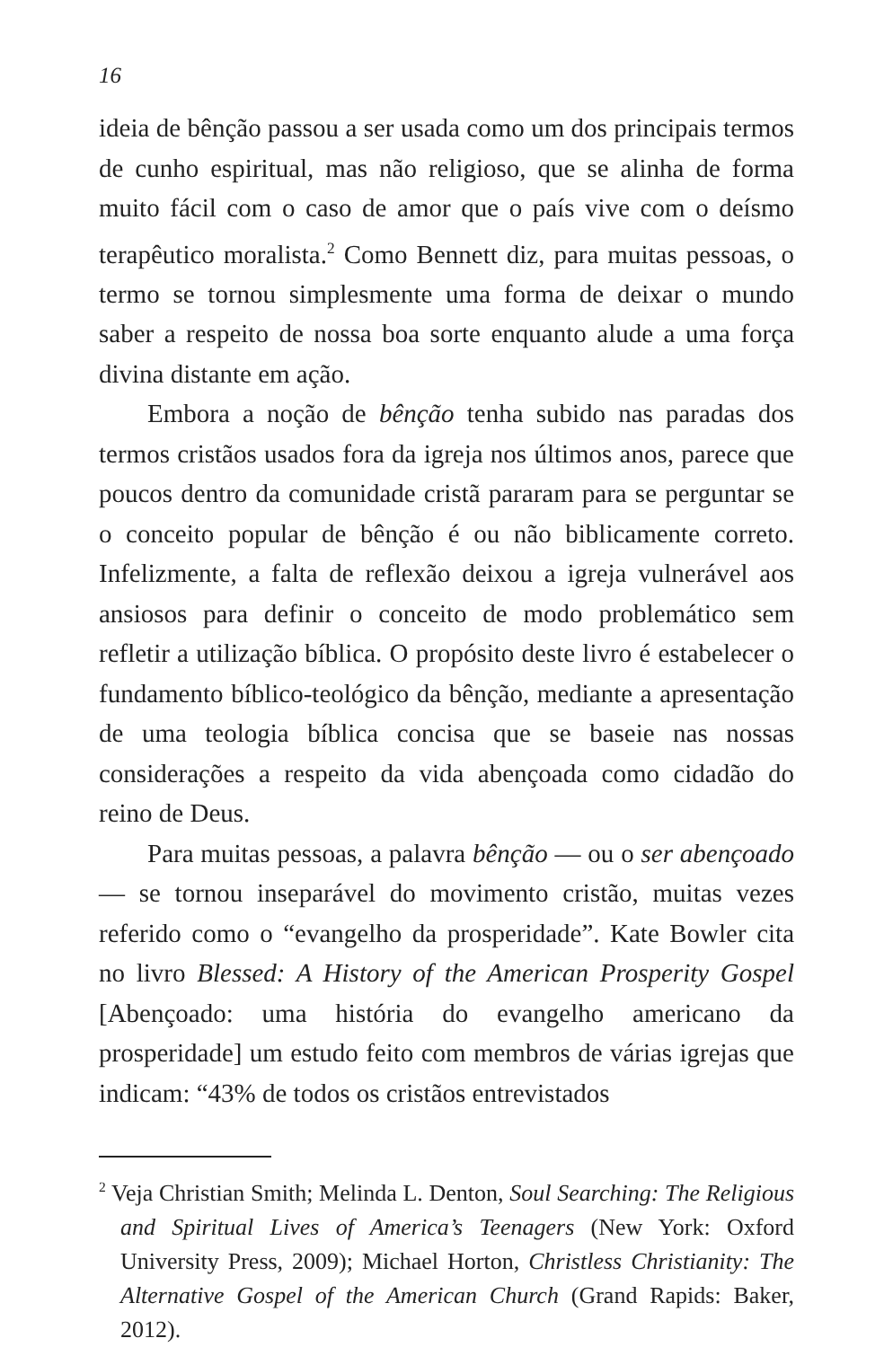16
ideia de bênção passou a ser usada como um dos principais termos de cunho espiritual, mas não religioso, que se alinha de forma muito fácil com o caso de amor que o país vive com o deísmo terapêutico moralista.<sup>2</sup> Como Bennett diz, para muitas pessoas, o termo se tornou simplesmente uma forma de deixar o mundo saber a respeito de nossa boa sorte enquanto alude a uma força divina distante em ação.
Embora a noção de bênção tenha subido nas paradas dos termos cristãos usados fora da igreja nos últimos anos, parece que poucos dentro da comunidade cristã pararam para se perguntar se o conceito popular de bênção é ou não biblicamente correto. Infelizmente, a falta de reflexão deixou a igreja vulnerável aos ansiosos para definir o conceito de modo problemático sem refletir a utilização bíblica. O propósito deste livro é estabelecer o fundamento bíblico-teológico da bênção, mediante a apresentação de uma teologia bíblica concisa que se baseie nas nossas considerações a respeito da vida abençoada como cidadão do reino de Deus.
Para muitas pessoas, a palavra bênção — ou o ser abençoado — se tornou inseparável do movimento cristão, muitas vezes referido como o “evangelho da prosperidade”. Kate Bowler cita no livro Blessed: A History of the American Prosperity Gospel [Abençoado: uma história do evangelho americano da prosperidade] um estudo feito com membros de várias igrejas que indicam: “43% de todos os cristãos entrevistados
<sup>2</sup> Veja Christian Smith; Melinda L. Denton, Soul Searching: The Religious and Spiritual Lives of America’s Teenagers (New York: Oxford University Press, 2009); Michael Horton, Christless Christianity: The Alternative Gospel of the American Church (Grand Rapids: Baker, 2012).